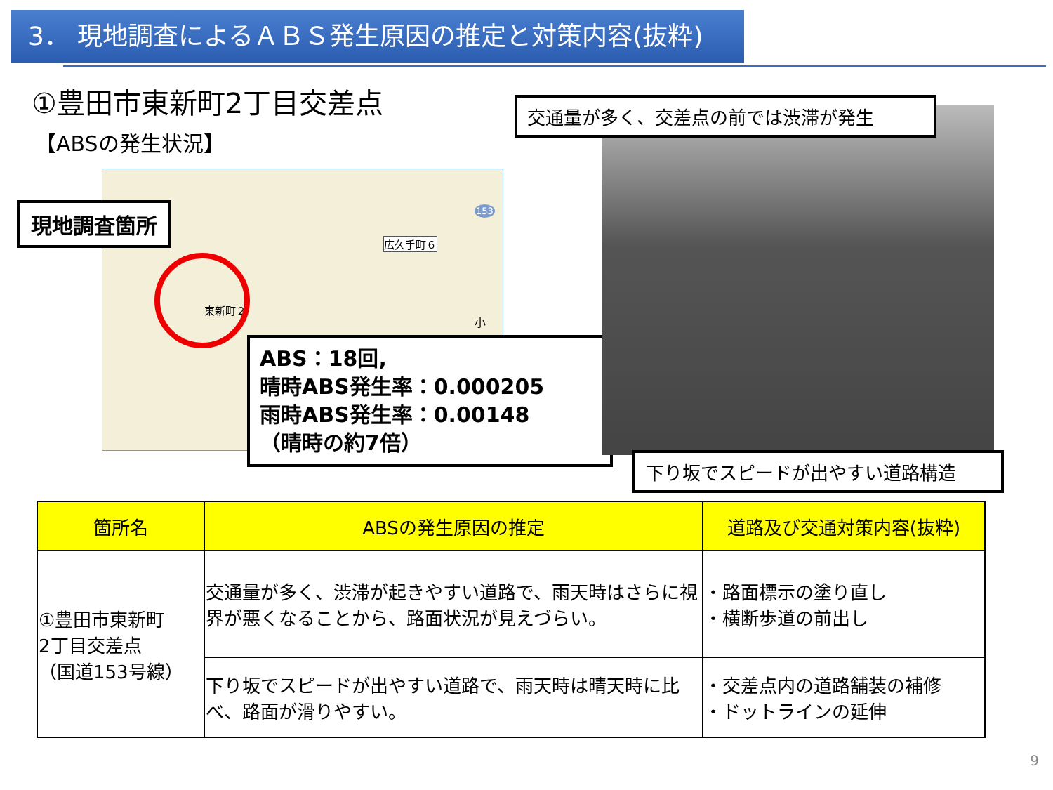3． 現地調査によるＡＢＳ発生原因の推定と対策内容(抜粋)
①豊田市東新町2丁目交差点
【ABSの発生状況】
広久手町６
東新町２
小
153
現地調査箇所
ABS：18回,
晴時ABS発生率：0.000205
雨時ABS発生率：0.00148
（晴時の約7倍）
交通量が多く、交差点の前では渋滞が発生
下り坂でスピードが出やすい道路構造
| 箇所名 | ABSの発生原因の推定 | 道路及び交通対策内容(抜粋) |
| --- | --- | --- |
| ①豊田市東新町 2丁目交差点 （国道153号線） | 交通量が多く、渋滞が起きやすい道路で、雨天時はさらに視界が悪くなることから、路面状況が見えづらい。 | ・路面標示の塗り直し ・横断歩道の前出し |
| | 下り坂でスピードが出やすい道路で、雨天時は晴天時に比べ、路面が滑りやすい。 | ・交差点内の道路舗装の補修 ・ドットラインの延伸 |
9